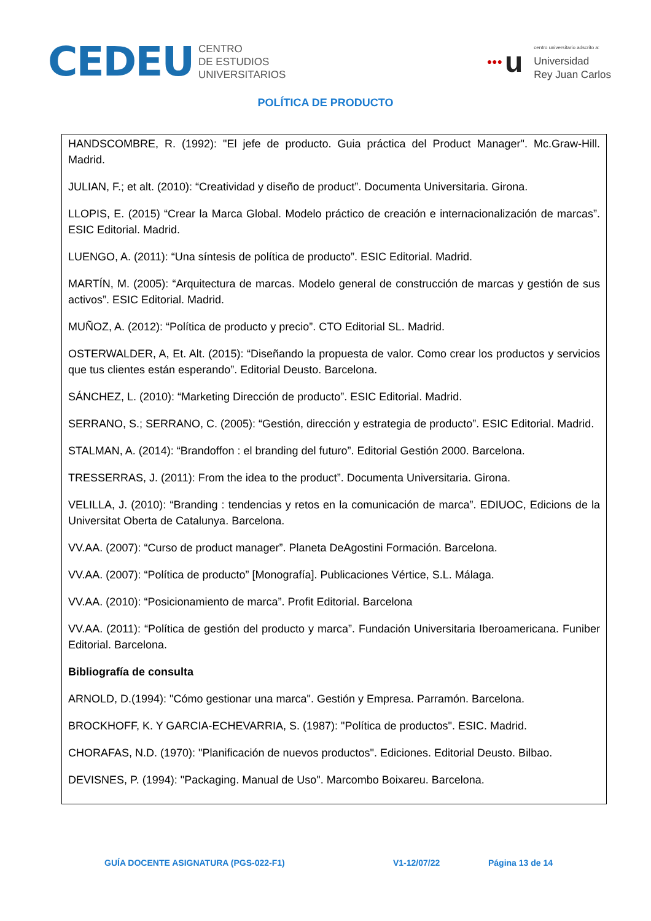CEDEU CENTRO
DE ESTUDIOS
UNIVERSITARIOS
●●● u centro universitario adscrito a:
Universidad
Rey Juan Carlos
POLÍTICA DE PRODUCTO
HANDSCOMBRE, R. (1992): "El jefe de producto. Guia práctica del Product Manager". Mc.Graw-Hill. Madrid.
JULIAN, F.; et alt. (2010): “Creatividad y diseño de product”. Documenta Universitaria. Girona.
LLOPIS, E. (2015) “Crear la Marca Global. Modelo práctico de creación e internacionalización de marcas”. ESIC Editorial. Madrid.
LUENGO, A. (2011): “Una síntesis de política de producto”. ESIC Editorial. Madrid.
MARTÍN, M. (2005): “Arquitectura de marcas. Modelo general de construcción de marcas y gestión de sus activos”. ESIC Editorial. Madrid.
MUÑOZ, A. (2012): “Política de producto y precio”. CTO Editorial SL. Madrid.
OSTERWALDER, A, Et. Alt. (2015): “Diseñando la propuesta de valor. Como crear los productos y servicios que tus clientes están esperando”. Editorial Deusto. Barcelona.
SÁNCHEZ, L. (2010): “Marketing Dirección de producto”. ESIC Editorial. Madrid.
SERRANO, S.; SERRANO, C. (2005): “Gestión, dirección y estrategia de producto”. ESIC Editorial. Madrid.
STALMAN, A. (2014): “Brandoffon : el branding del futuro”. Editorial Gestión 2000. Barcelona.
TRESSERRAS, J. (2011): From the idea to the product”. Documenta Universitaria. Girona.
VELILLA, J. (2010): “Branding : tendencias y retos en la comunicación de marca”. EDIUOC, Edicions de la Universitat Oberta de Catalunya. Barcelona.
VV.AA. (2007): “Curso de product manager”. Planeta DeAgostini Formación. Barcelona.
VV.AA. (2007): “Política de producto” [Monografía]. Publicaciones Vértice, S.L. Málaga.
VV.AA. (2010): “Posicionamiento de marca”. Profit Editorial. Barcelona
VV.AA. (2011): “Política de gestión del producto y marca”. Fundación Universitaria Iberoamericana. Funiber Editorial. Barcelona.
Bibliografía de consulta
ARNOLD, D.(1994): "Cómo gestionar una marca". Gestión y Empresa. Parramón. Barcelona.
BROCKHOFF, K. Y GARCIA-ECHEVARRIA, S. (1987): "Política de productos". ESIC. Madrid.
CHORAFAS, N.D. (1970): "Planificación de nuevos productos". Ediciones. Editorial Deusto. Bilbao.
DEVISNES, P. (1994): "Packaging. Manual de Uso". Marcombo Boixareu. Barcelona.
GUÍA DOCENTE ASIGNATURA (PGS-022-F1) V1-12/07/22 Página 13 de 14